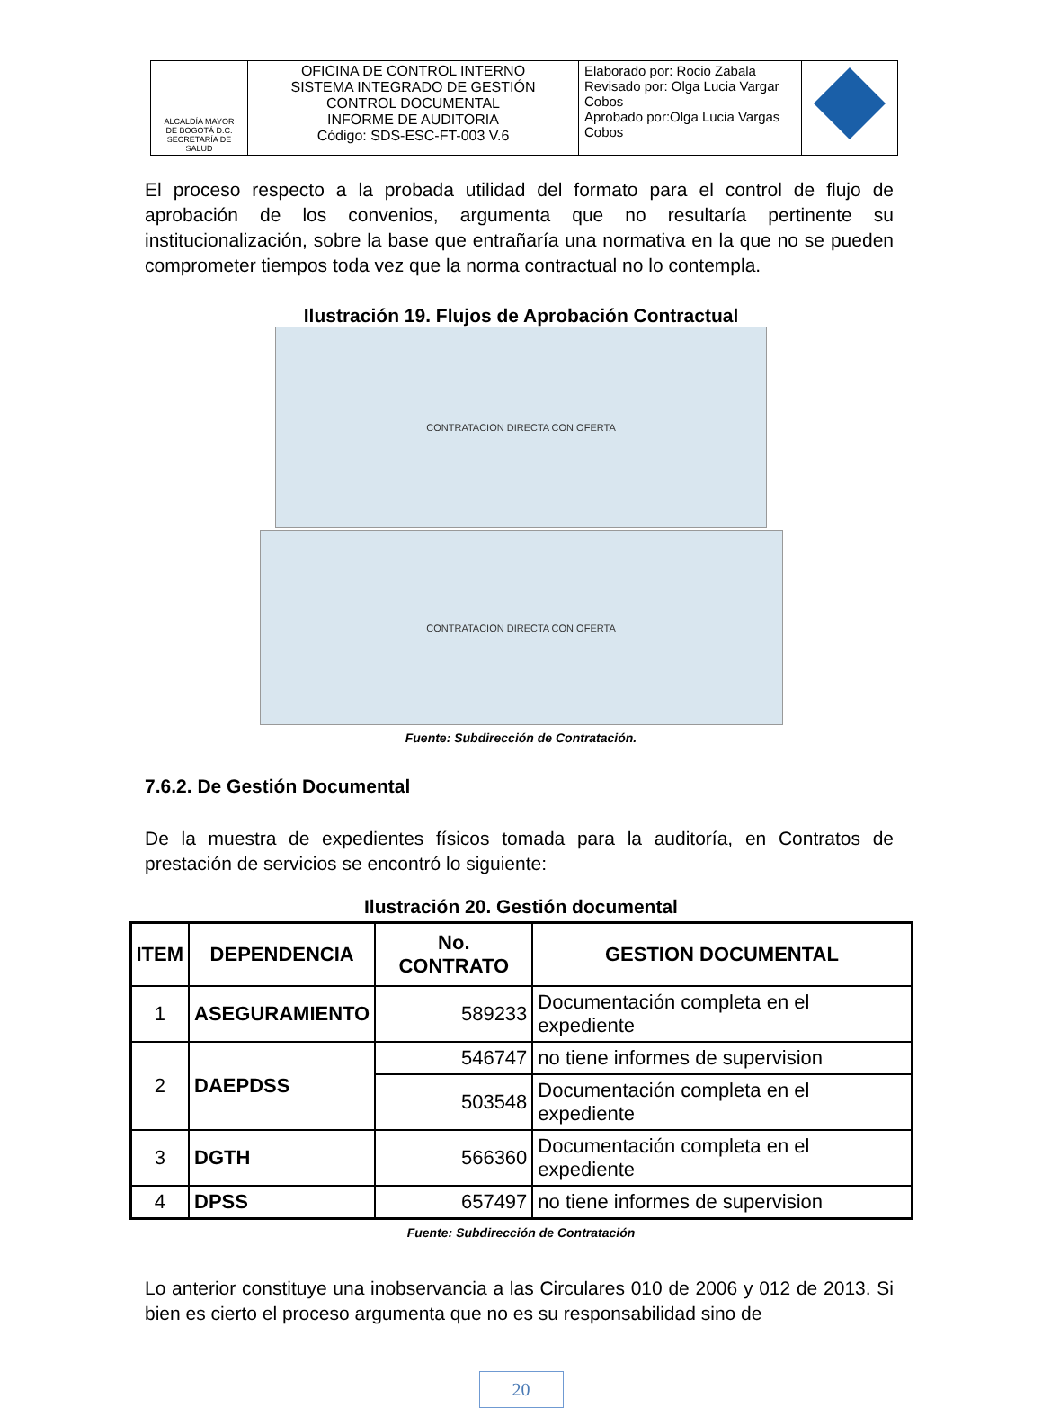| ALCALDÍA MAYOR DE BOGOTÁ D.C. SECRETARÍA DE SALUD | OFICINA DE CONTROL INTERNO SISTEMA INTEGRADO DE GESTIÓN CONTROL DOCUMENTAL INFORME DE AUDITORIA Código: SDS-ESC-FT-003 V.6 | Elaborado por: Rocio Zabala Revisado por: Olga Lucia Vargar Cobos Aprobado por:Olga Lucia Vargas Cobos | |
El proceso respecto a la probada utilidad del formato para el control de flujo de aprobación de los convenios, argumenta que no resultaría pertinente su institucionalización, sobre la base que entrañaría una normativa en la que no se pueden comprometer tiempos toda vez que la norma contractual no lo contempla.
Ilustración 19. Flujos de Aprobación Contractual
CONTRATACION DIRECTA CON OFERTA
CONTRATACION DIRECTA CON OFERTA
Fuente: Subdirección de Contratación.
7.6.2. De Gestión Documental
De la muestra de expedientes físicos tomada para la auditoría, en Contratos de prestación de servicios se encontró lo siguiente:
Ilustración 20. Gestión documental
| ITEM | DEPENDENCIA | No. CONTRATO | GESTION DOCUMENTAL |
| --- | --- | --- | --- |
| 1 | ASEGURAMIENTO | 589233 | Documentación completa en el expediente |
| 2 | DAEPDSS | 546747 | no tiene informes de supervision |
| | | 503548 | Documentación completa en el expediente |
| 3 | DGTH | 566360 | Documentación completa en el expediente |
| 4 | DPSS | 657497 | no tiene informes de supervision |
Fuente: Subdirección de Contratación
Lo anterior constituye una inobservancia a las Circulares 010 de 2006 y 012 de 2013. Si bien es cierto el proceso argumenta que no es su responsabilidad sino de
20